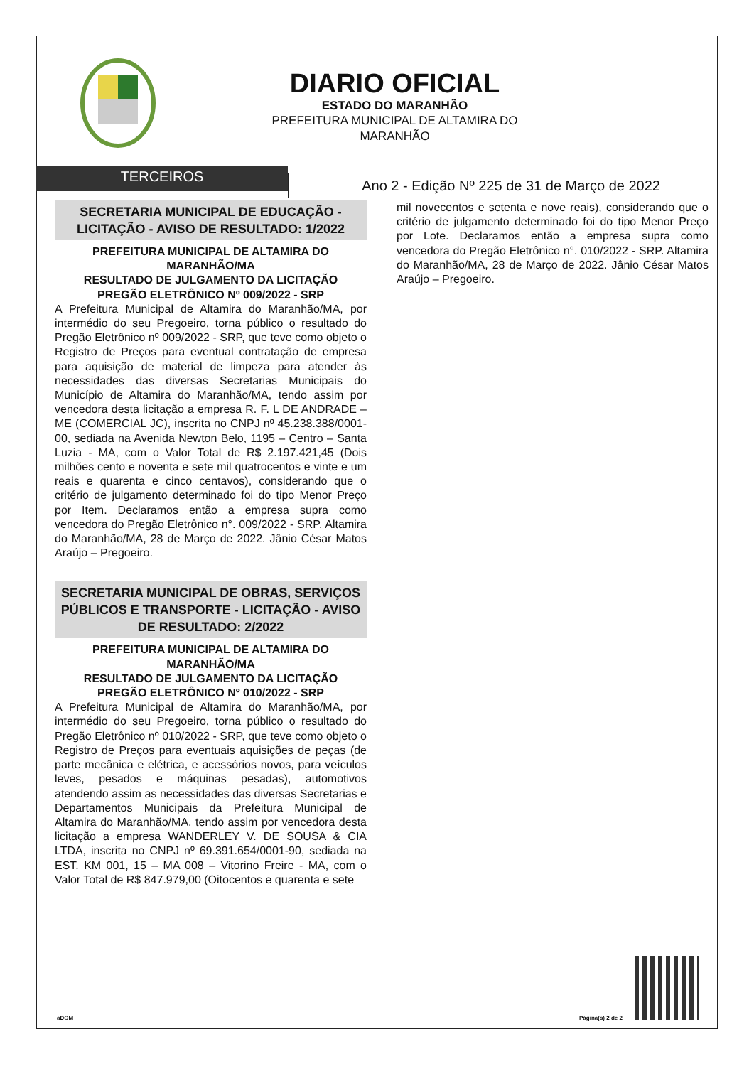DIARIO OFICIAL
ESTADO DO MARANHÃO
PREFEITURA MUNICIPAL DE ALTAMIRA DO MARANHÃO
TERCEIROS
Ano 2 - Edição Nº 225 de 31 de Março de 2022
SECRETARIA MUNICIPAL DE EDUCAÇÃO - LICITAÇÃO - AVISO DE RESULTADO: 1/2022
PREFEITURA MUNICIPAL DE ALTAMIRA DO MARANHÃO/MA
RESULTADO DE JULGAMENTO DA LICITAÇÃO
PREGÃO ELETRÔNICO Nº 009/2022 - SRP
A Prefeitura Municipal de Altamira do Maranhão/MA, por intermédio do seu Pregoeiro, torna público o resultado do Pregão Eletrônico nº 009/2022 - SRP, que teve como objeto o Registro de Preços para eventual contratação de empresa para aquisição de material de limpeza para atender às necessidades das diversas Secretarias Municipais do Município de Altamira do Maranhão/MA, tendo assim por vencedora desta licitação a empresa R. F. L DE ANDRADE – ME (COMERCIAL JC), inscrita no CNPJ nº 45.238.388/0001-00, sediada na Avenida Newton Belo, 1195 – Centro – Santa Luzia - MA, com o Valor Total de R$ 2.197.421,45 (Dois milhões cento e noventa e sete mil quatrocentos e vinte e um reais e quarenta e cinco centavos), considerando que o critério de julgamento determinado foi do tipo Menor Preço por Item. Declaramos então a empresa supra como vencedora do Pregão Eletrônico n°. 009/2022 - SRP. Altamira do Maranhão/MA, 28 de Março de 2022. Jânio César Matos Araújo – Pregoeiro.
SECRETARIA MUNICIPAL DE OBRAS, SERVIÇOS PÚBLICOS E TRANSPORTE - LICITAÇÃO - AVISO DE RESULTADO: 2/2022
PREFEITURA MUNICIPAL DE ALTAMIRA DO MARANHÃO/MA
RESULTADO DE JULGAMENTO DA LICITAÇÃO
PREGÃO ELETRÔNICO Nº 010/2022 - SRP
A Prefeitura Municipal de Altamira do Maranhão/MA, por intermédio do seu Pregoeiro, torna público o resultado do Pregão Eletrônico nº 010/2022 - SRP, que teve como objeto o Registro de Preços para eventuais aquisições de peças (de parte mecânica e elétrica, e acessórios novos, para veículos leves, pesados e máquinas pesadas), automotivos atendendo assim as necessidades das diversas Secretarias e Departamentos Municipais da Prefeitura Municipal de Altamira do Maranhão/MA, tendo assim por vencedora desta licitação a empresa WANDERLEY V. DE SOUSA & CIA LTDA, inscrita no CNPJ nº 69.391.654/0001-90, sediada na EST. KM 001, 15 – MA 008 – Vitorino Freire - MA, com o Valor Total de R$ 847.979,00 (Oitocentos e quarenta e sete
mil novecentos e setenta e nove reais), considerando que o critério de julgamento determinado foi do tipo Menor Preço por Lote. Declaramos então a empresa supra como vencedora do Pregão Eletrônico n°. 010/2022 - SRP. Altamira do Maranhão/MA, 28 de Março de 2022. Jânio César Matos Araújo – Pregoeiro.
aDOM Página(s) 2 de 2